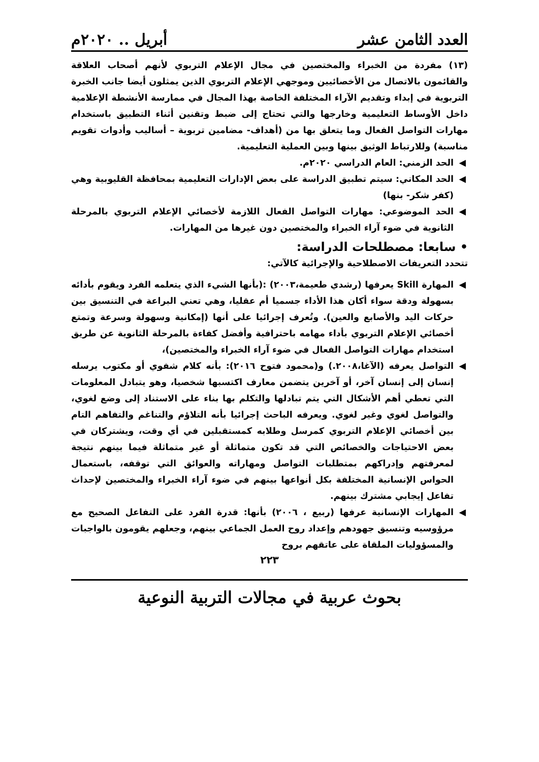العدد الثامن عشر أبريل .. ٢٠٢٠م
(١٣) مفردة من الخبراء والمختصين في مجال الإعلام التربوي لأنهم أصحاب العلاقة والقائمون بالاتصال من الأخصائيين وموجهي الإعلام التربوي الذين يمثلون أيضا جانب الخبرة التربوية في إبداء وتقديم الآراء المختلفة الخاصة بهذا المجال في ممارسة الأنشطة الإعلامية داخل الأوساط التعليمية وخارجها والتي تحتاج إلى ضبط وتقنين أثناء التطبيق باستخدام مهارات التواصل الفعال وما يتعلق بها من (أهداف- مضامين تربوية – أساليب وأدوات تقويم مناسبة) وللارتباط الوثيق بينها وبين العملية التعليمية.
◀ الحد الزمني: العام الدراسي ٢٠٢٠م.
◀ الحد المكاني: سيتم تطبيق الدراسة على بعض الإدارات التعليمية بمحافظة القليوبية وهي (كفر شكر- بنها)
◀ الحد الموضوعي: مهارات التواصل الفعال اللازمة لأخصائي الإعلام التربوي بالمرحلة الثانوية في ضوء آراء الخبراء والمختصين دون غيرها من المهارات.
• سابعا: مصطلحات الدراسة:
تتحدد التعريفات الاصطلاحية والإجرائية كالآتي:
◀ المهارة Skill يعرفها (رشدي طعيمة،٢٠٠٣) :(بأنها الشيء الذي يتعلمه الفرد ويقوم بأدائه بسهولة ودقة سواء أكان هذا الأداء جسميا أم عقليا، وهي تعني البراعة في التنسيق بين حركات اليد والأصابع والعين). وتُعرف إجرائيا على أنها (إمكانية وسهولة وسرعة وتمتع أخصائي الإعلام التربوي بأداء مهامه باحترافية وأفضل كفاءة بالمرحلة الثانوية عن طريق استخدام مهارات التواصل الفعال في ضوء آراء الخبراء والمختصين)،
◀ التواصل يعرفه (الآغا،٢٠٠٨.) و(محمود فتوح ٢٠١٦): بأنه كلام شفوي أو مكتوب يرسله إنسان إلى إنسان آخر، أو آخرين يتضمن معارف اكتسبها شخصيا، وهو يتبادل المعلومات التي تعطي أهم الأشكال التي يتم تبادلها والتكلم بها بناء على الاستناد إلى وضع لغوي، والتواصل لغوي وغير لغوي. ويعرفه الباحث إجرائيا بأنه التلاؤم والتناغم والتفاهم التام بين أخصائي الإعلام التربوي كمرسل وطلابه كمستقبلين في أي وقت، ويشتركان في بعض الاحتياجات والخصائص التي قد تكون متماثلة أو غير متماثلة فيما بينهم نتيجة لمعرفتهم وإدراكهم بمتطلبات التواصل ومهاراته والعوائق التي توقفه، باستعمال الحواس الإنسانية المختلفة بكل أنواعها بينهم في ضوء آراء الخبراء والمختصين لإحداث تفاعل إيجابي مشترك بينهم.
◀ المهارات الإنسانية عرفها (ربيع ، ٢٠٠٦) بأنها: قدرة الفرد على التفاعل الصحيح مع مرؤوسيه وتنسيق جهودهم وإعداد روح العمل الجماعي بينهم، وجعلهم يقومون بالواجبات والمسؤوليات الملقاة على عاتقهم بروح
٢٢٣
بحوث عربية في مجالات التربية النوعية